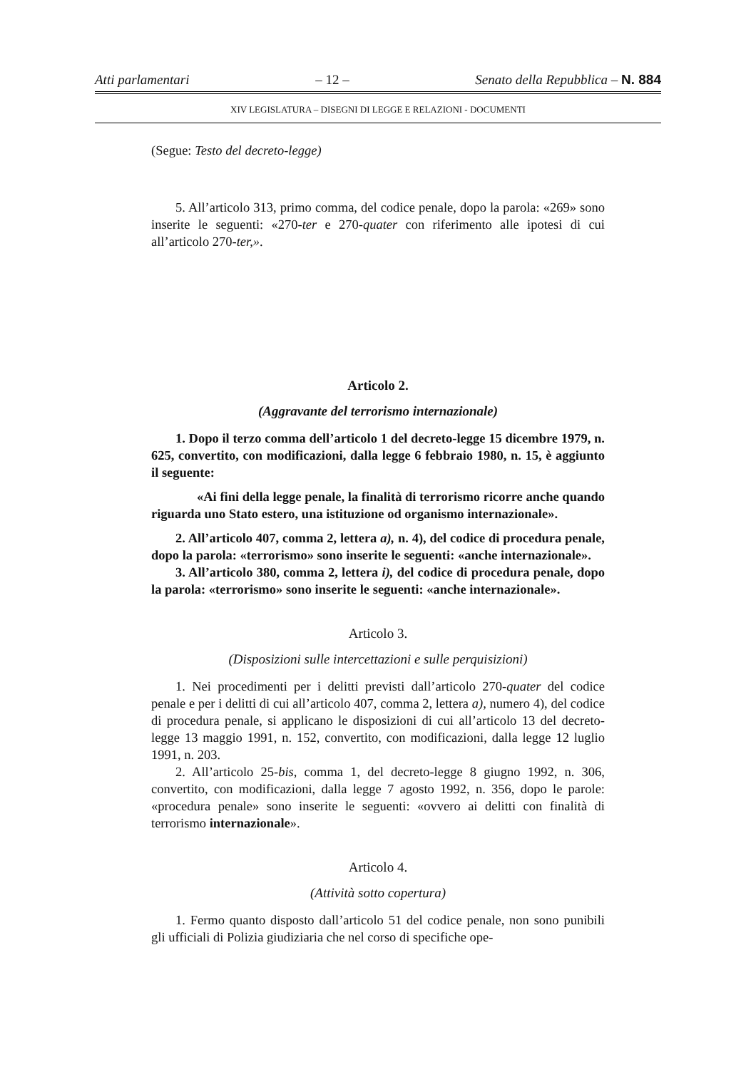Atti parlamentari – 12 – Senato della Repubblica – N. 884
XIV LEGISLATURA – DISEGNI DI LEGGE E RELAZIONI - DOCUMENTI
(Segue: Testo del decreto-legge)
5. All’articolo 313, primo comma, del codice penale, dopo la parola: «269» sono inserite le seguenti: «270-ter e 270-quater con riferimento alle ipotesi di cui all’articolo 270-ter,».
Articolo 2.
(Aggravante del terrorismo internazionale)
1. Dopo il terzo comma dell’articolo 1 del decreto-legge 15 dicembre 1979, n. 625, convertito, con modificazioni, dalla legge 6 febbraio 1980, n. 15, è aggiunto il seguente:
«Ai fini della legge penale, la finalità di terrorismo ricorre anche quando riguarda uno Stato estero, una istituzione od organismo internazionale».
2. All’articolo 407, comma 2, lettera a), n. 4), del codice di procedura penale, dopo la parola: «terrorismo» sono inserite le seguenti: «anche internazionale».
3. All’articolo 380, comma 2, lettera i), del codice di procedura penale, dopo la parola: «terrorismo» sono inserite le seguenti: «anche internazionale».
Articolo 3.
(Disposizioni sulle intercettazioni e sulle perquisizioni)
1. Nei procedimenti per i delitti previsti dall’articolo 270-quater del codice penale e per i delitti di cui all’articolo 407, comma 2, lettera a), numero 4), del codice di procedura penale, si applicano le disposizioni di cui all’articolo 13 del decreto-legge 13 maggio 1991, n. 152, convertito, con modificazioni, dalla legge 12 luglio 1991, n. 203.
2. All’articolo 25-bis, comma 1, del decreto-legge 8 giugno 1992, n. 306, convertito, con modificazioni, dalla legge 7 agosto 1992, n. 356, dopo le parole: «procedura penale» sono inserite le seguenti: «ovvero ai delitti con finalità di terrorismo internazionale».
Articolo 4.
(Attività sotto copertura)
1. Fermo quanto disposto dall’articolo 51 del codice penale, non sono punibili gli ufficiali di Polizia giudiziaria che nel corso di specifiche ope-